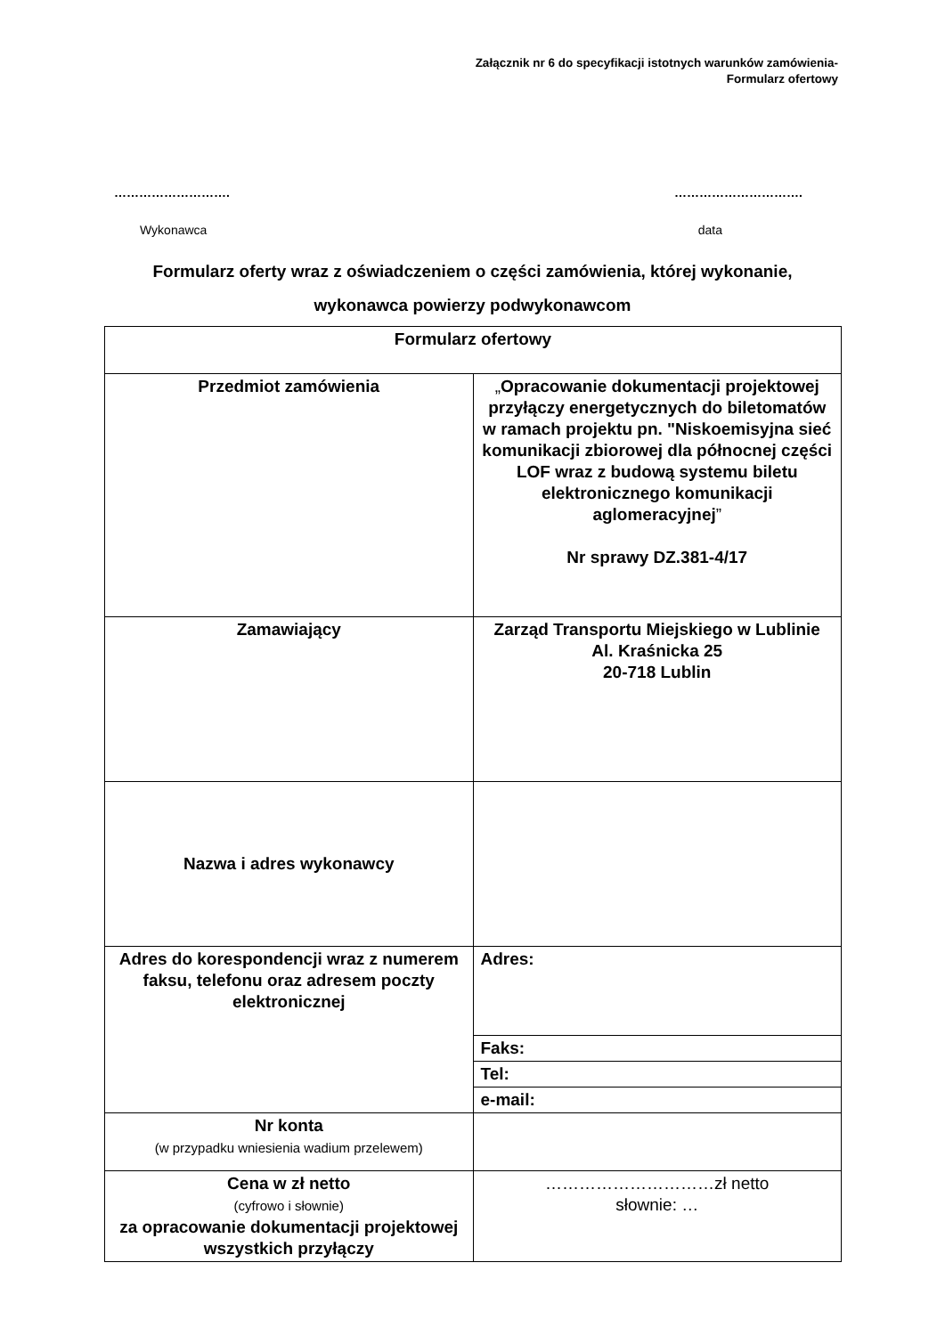Załącznik nr 6 do specyfikacji istotnych warunków zamówienia-
Formularz ofertowy
………………………. ………………………….
Wykonawca data
Formularz oferty wraz z oświadczeniem o części zamówienia, której wykonanie, wykonawca powierzy podwykonawcom
| Formularz ofertowy | |
| Przedmiot zamówienia | „ Opracowanie dokumentacji projektowej przyłączy energetycznych do biletomatów w ramach projektu pn. "Niskoemisyjna sieć komunikacji zbiorowej dla północnej części LOF wraz z budową systemu biletu elektronicznego komunikacji aglomeracyjnej ” Nr sprawy DZ.381-4/17 |
| Zamawiający | Zarząd Transportu Miejskiego w Lublinie Al. Kraśnicka 25 20-718 Lublin |
| Nazwa i adres wykonawcy | |
| Adres do korespondencji wraz z numerem faksu, telefonu oraz adresem poczty elektronicznej | Adres: |
| | Faks: |
| | Tel: |
| | e-mail: |
| Nr konta (w przypadku wniesienia wadium przelewem) | |
| Cena w zł netto (cyfrowo i słownie) za opracowanie dokumentacji projektowej wszystkich przyłączy | …………………………zł netto słownie: … |